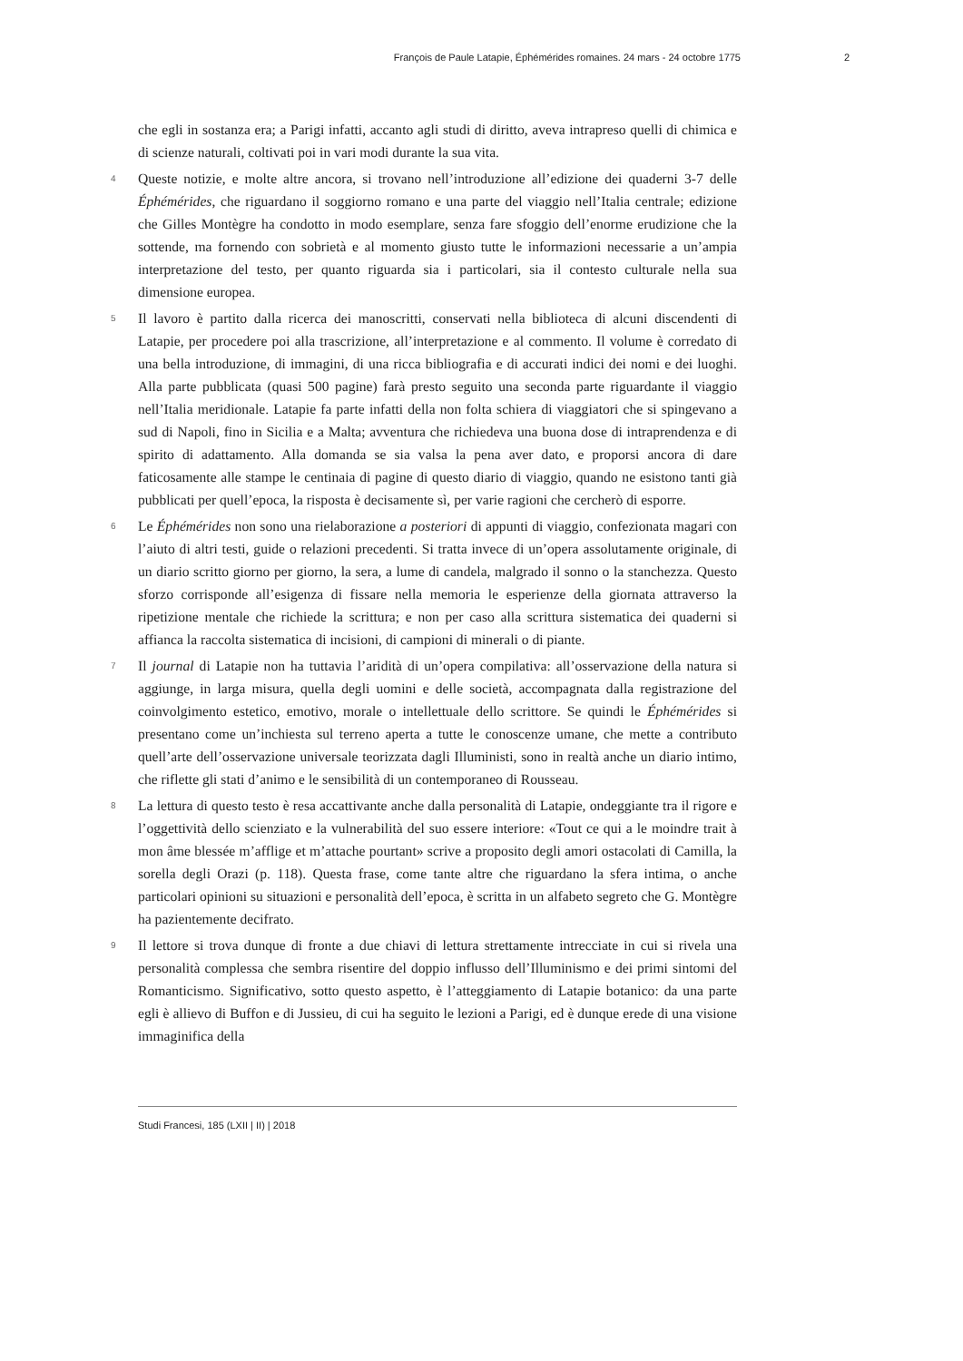François de Paule Latapie, Éphémérides romaines. 24 mars - 24 octobre 1775 2
che egli in sostanza era; a Parigi infatti, accanto agli studi di diritto, aveva intrapreso quelli di chimica e di scienze naturali, coltivati poi in vari modi durante la sua vita.
4 Queste notizie, e molte altre ancora, si trovano nell’introduzione all’edizione dei quaderni 3-7 delle Éphémérides, che riguardano il soggiorno romano e una parte del viaggio nell’Italia centrale; edizione che Gilles Montègre ha condotto in modo esemplare, senza fare sfoggio dell’enorme erudizione che la sottende, ma fornendo con sobrietà e al momento giusto tutte le informazioni necessarie a un’ampia interpretazione del testo, per quanto riguarda sia i particolari, sia il contesto culturale nella sua dimensione europea.
5 Il lavoro è partito dalla ricerca dei manoscritti, conservati nella biblioteca di alcuni discendenti di Latapie, per procedere poi alla trascrizione, all’interpretazione e al commento. Il volume è corredato di una bella introduzione, di immagini, di una ricca bibliografia e di accurati indici dei nomi e dei luoghi. Alla parte pubblicata (quasi 500 pagine) farà presto seguito una seconda parte riguardante il viaggio nell’Italia meridionale. Latapie fa parte infatti della non folta schiera di viaggiatori che si spingevano a sud di Napoli, fino in Sicilia e a Malta; avventura che richiedeva una buona dose di intraprendenza e di spirito di adattamento. Alla domanda se sia valsa la pena aver dato, e proporsi ancora di dare faticosamente alle stampe le centinaia di pagine di questo diario di viaggio, quando ne esistono tanti già pubblicati per quell’epoca, la risposta è decisamente sì, per varie ragioni che cercherò di esporre.
6 Le Éphémérides non sono una rielaborazione a posteriori di appunti di viaggio, confezionata magari con l’aiuto di altri testi, guide o relazioni precedenti. Si tratta invece di un’opera assolutamente originale, di un diario scritto giorno per giorno, la sera, a lume di candela, malgrado il sonno o la stanchezza. Questo sforzo corrisponde all’esigenza di fissare nella memoria le esperienze della giornata attraverso la ripetizione mentale che richiede la scrittura; e non per caso alla scrittura sistematica dei quaderni si affianca la raccolta sistematica di incisioni, di campioni di minerali o di piante.
7 Il journal di Latapie non ha tuttavia l’aridità di un’opera compilativa: all’osservazione della natura si aggiunge, in larga misura, quella degli uomini e delle società, accompagnata dalla registrazione del coinvolgimento estetico, emotivo, morale o intellettuale dello scrittore. Se quindi le Éphémérides si presentano come un’inchiesta sul terreno aperta a tutte le conoscenze umane, che mette a contributo quell’arte dell’osservazione universale teorizzata dagli Illuministi, sono in realtà anche un diario intimo, che riflette gli stati d’animo e le sensibilità di un contemporaneo di Rousseau.
8 La lettura di questo testo è resa accattivante anche dalla personalità di Latapie, ondeggiante tra il rigore e l’oggettività dello scienziato e la vulnerabilità del suo essere interiore: «Tout ce qui a le moindre trait à mon âme blessée m’afflige et m’attache pourtant» scrive a proposito degli amori ostacolati di Camilla, la sorella degli Orazi (p. 118). Questa frase, come tante altre che riguardano la sfera intima, o anche particolari opinioni su situazioni e personalità dell’epoca, è scritta in un alfabeto segreto che G. Montègre ha pazientemente decifrato.
9 Il lettore si trova dunque di fronte a due chiavi di lettura strettamente intrecciate in cui si rivela una personalità complessa che sembra risentire del doppio influsso dell’Illuminismo e dei primi sintomi del Romanticismo. Significativo, sotto questo aspetto, è l’atteggiamento di Latapie botanico: da una parte egli è allievo di Buffon e di Jussieu, di cui ha seguito le lezioni a Parigi, ed è dunque erede di una visione immaginifica della
Studi Francesi, 185 (LXII | II) | 2018